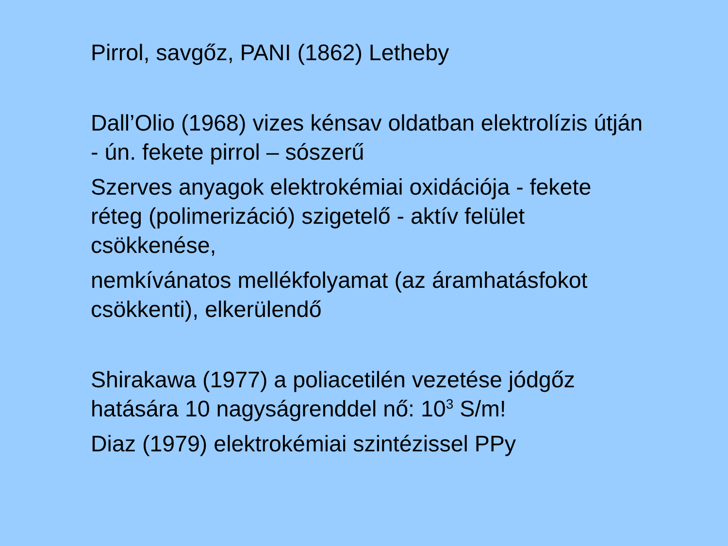Pirrol, savgőz, PANI (1862) Letheby
Dall’Olio (1968) vizes kénsav oldatban elektrolízis útján - ún. fekete pirrol – sószerű
Szerves anyagok elektrokémiai oxidációja - fekete réteg (polimerizáció) szigetelő - aktív felület csökkenése,
nemkívánatos mellékfolyamat (az áramhatásfokot csökkenti), elkerülendő
Shirakawa (1977) a poliacetilén vezetése jódgőz hatására 10 nagyságrenddel nő: 10<sup>3</sup> S/m!
Diaz (1979) elektrokémiai szintézissel PPy